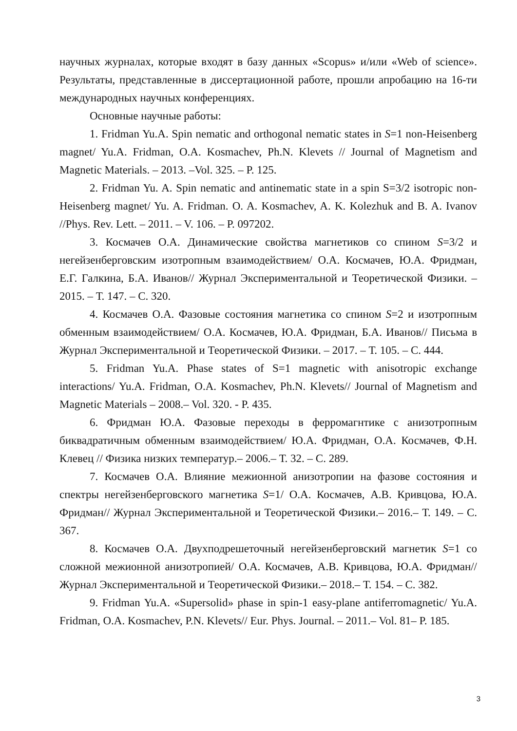научных журналах, которые входят в базу данных «Scopus» и/или «Web of science». Результаты, представленные в диссертационной работе, прошли апробацию на 16-ти международных научных конференциях.
Основные научные работы:
1. Fridman Yu.A. Spin nematic and orthogonal nematic states in S=1 non-Heisenberg magnet/ Yu.A. Fridman, O.A. Kosmachev, Ph.N. Klevets // Journal of Magnetism and Magnetic Materials. – 2013. –Vol. 325. – P. 125.
2. Fridman Yu. A. Spin nematic and antinematic state in a spin S=3/2 isotropic non-Heisenberg magnet/ Yu. A. Fridman. O. A. Kosmachev, A. K. Kolezhuk and B. A. Ivanov //Phys. Rev. Lett. – 2011. – V. 106. – P. 097202.
3. Космачев О.А. Динамические свойства магнетиков со спином S=3/2 и негейзенберговским изотропным взаимодействием/ О.А. Космачев, Ю.А. Фридман, Е.Г. Галкина, Б.А. Иванов// Журнал Экспериментальной и Теоретической Физики. – 2015. – Т. 147. – С. 320.
4. Космачев О.А. Фазовые состояния магнетика со спином S=2 и изотропным обменным взаимодействием/ О.А. Космачев, Ю.А. Фридман, Б.А. Иванов// Письма в Журнал Экспериментальной и Теоретической Физики. – 2017. – Т. 105. – С. 444.
5. Fridman Yu.A. Phase states of S=1 magnetic with anisotropic exchange interactions/ Yu.A. Fridman, O.A. Kosmachev, Ph.N. Klevets// Journal of Magnetism and Magnetic Materials – 2008.– Vol. 320. - P. 435.
6. Фридман Ю.А. Фазовые переходы в ферромагнтике с анизотропным биквадратичным обменным взаимодействием/ Ю.А. Фридман, О.А. Космачев, Ф.Н. Клевец // Физика низких температур.– 2006.– Т. 32. – С. 289.
7. Космачев О.А. Влияние межионной анизотропии на фазове состояния и спектры негейзенберговского магнетика S=1/ О.А. Космачев, А.В. Кривцова, Ю.А. Фридман// Журнал Экспериментальной и Теоретической Физики.– 2016.– Т. 149. – С. 367.
8. Космачев О.А. Двухподрешеточный негейзенберговский магнетик S=1 со сложной межионной анизотропией/ О.А. Космачев, А.В. Кривцова, Ю.А. Фридман// Журнал Экспериментальной и Теоретической Физики.– 2018.– Т. 154. – С. 382.
9. Fridman Yu.A. «Supersolid» phase in spin-1 easy-plane antiferromagnetic/ Yu.A. Fridman, O.A. Kosmachev, P.N. Klevets// Eur. Phys. Journal. – 2011.– Vol. 81– P. 185.
3